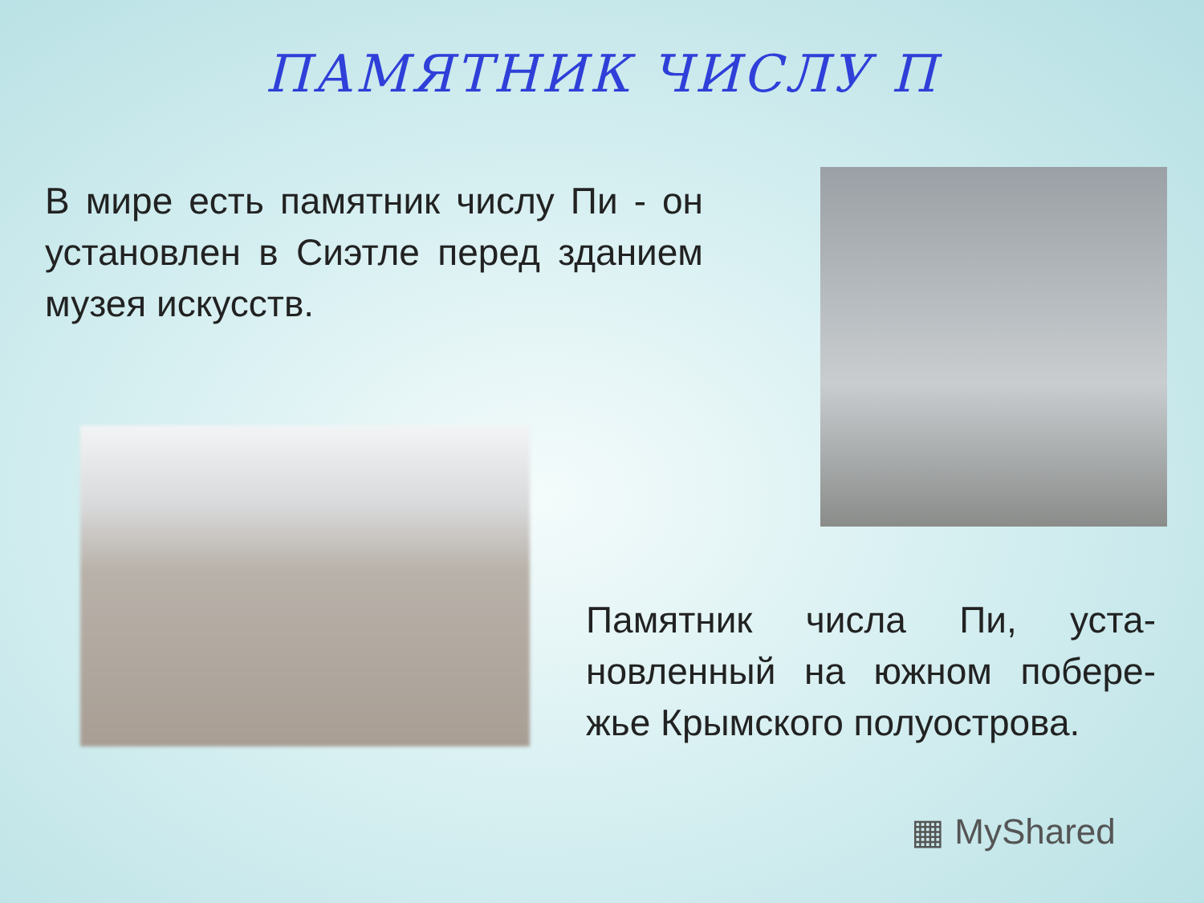ПАМЯТНИК ЧИСЛУ П
В мире есть памятник числу Пи - он установлен в Сиэтле перед зданием музея искусств.
Памятник числа Пи, уста-новленный на южном побере-жье Крымского полуострова.
▦ MyShared